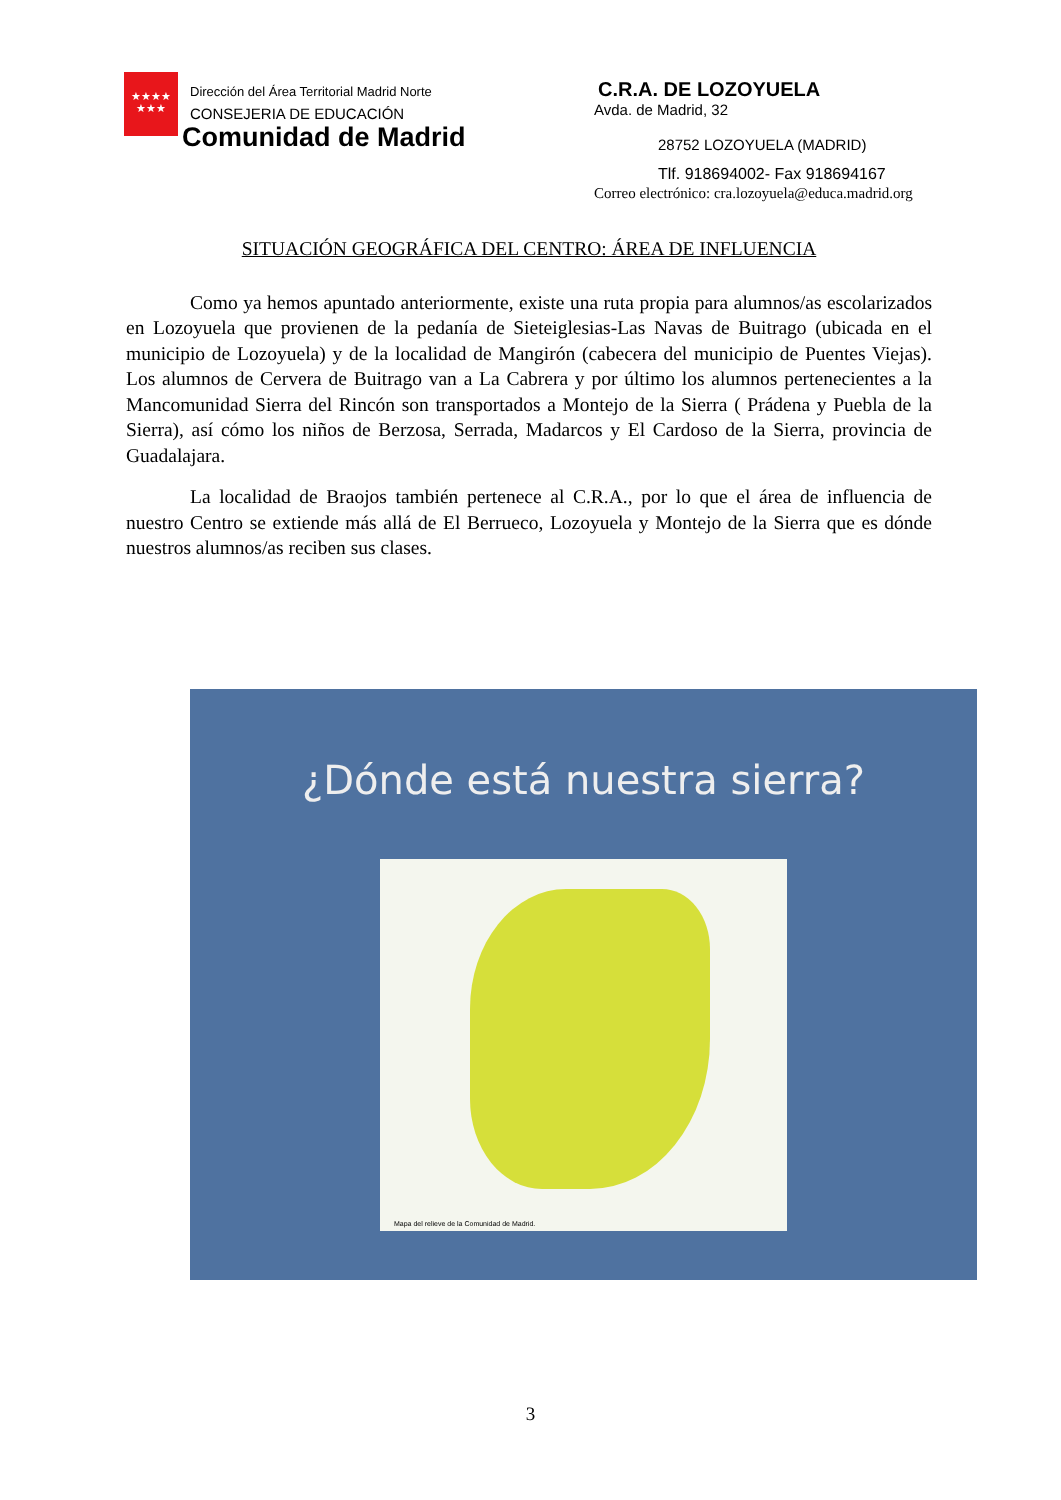★★★★
★★★
Dirección del Área Territorial Madrid Norte
CONSEJERIA DE EDUCACIÓN
Comunidad de Madrid
C.R.A. DE LOZOYUELA
Avda. de Madrid, 32
28752 LOZOYUELA (MADRID)
Tlf. 918694002- Fax 918694167
Correo electrónico: cra.lozoyuela@educa.madrid.org
SITUACIÓN GEOGRÁFICA DEL CENTRO: ÁREA DE INFLUENCIA
Como ya hemos apuntado anteriormente, existe una ruta propia para alumnos/as escolarizados en Lozoyuela que provienen de la pedanía de Sieteiglesias-Las Navas de Buitrago (ubicada en el municipio de Lozoyuela) y de la localidad de Mangirón (cabecera del municipio de Puentes Viejas). Los alumnos de Cervera de Buitrago van a La Cabrera y por último los alumnos pertenecientes a la Mancomunidad Sierra del Rincón son transportados a Montejo de la Sierra ( Prádena y Puebla de la Sierra), así cómo los niños de Berzosa, Serrada, Madarcos y El Cardoso de la Sierra, provincia de Guadalajara.
La localidad de Braojos también pertenece al C.R.A., por lo que el área de influencia de nuestro Centro se extiende más allá de El Berrueco, Lozoyuela y Montejo de la Sierra que es dónde nuestros alumnos/as reciben sus clases.
¿Dónde está nuestra sierra?
Mapa del relieve de la Comunidad de Madrid.
3